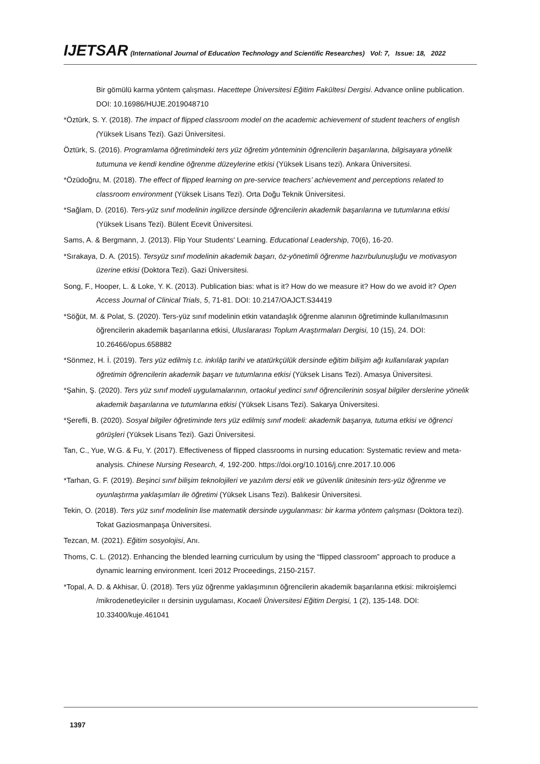IJETSAR (International Journal of Education Technology and Scientific Researches) Vol: 7, Issue: 18, 2022
Bir gömülü karma yöntem çalışması. Hacettepe Üniversitesi Eğitim Fakültesi Dergisi. Advance online publication. DOI: 10.16986/HUJE.2019048710
*Öztürk, S. Y. (2018). The impact of flipped classroom model on the academic achievement of student teachers of english (Yüksek Lisans Tezi). Gazi Üniversitesi.
Öztürk, S. (2016). Programlama öğretimindeki ters yüz öğretim yönteminin öğrencilerin başarılarına, bilgisayara yönelik tutumuna ve kendi kendine öğrenme düzeylerine etkisi (Yüksek Lisans tezi). Ankara Üniversitesi.
*Özüdoğru, M. (2018). The effect of flipped learning on pre-service teachers’ achievement and perceptions related to classroom environment (Yüksek Lisans Tezi). Orta Doğu Teknik Üniversitesi.
*Sağlam, D. (2016). Ters-yüz sınıf modelinin ingilizce dersinde öğrencilerin akademik başarılarına ve tutumlarına etkisi (Yüksek Lisans Tezi). Bülent Ecevit Üniversitesi.
Sams, A. & Bergmann, J. (2013). Flip Your Students' Learning. Educational Leadership, 70(6), 16-20.
*Sırakaya, D. A. (2015). Tersyüz sınıf modelinin akademik başarı, öz-yönetimli öğrenme hazırbulunuşluğu ve motivasyon üzerine etkisi (Doktora Tezi). Gazi Üniversitesi.
Song, F., Hooper, L. & Loke, Y. K. (2013). Publication bias: what is it? How do we measure it? How do we avoid it? Open Access Journal of Clinical Trials, 5, 71-81. DOI: 10.2147/OAJCT.S34419
*Söğüt, M. & Polat, S. (2020). Ters-yüz sınıf modelinin etkin vatandaşlık öğrenme alanının öğretiminde kullanılmasının öğrencilerin akademik başarılarına etkisi, Uluslararası Toplum Araştırmaları Dergisi, 10 (15), 24. DOI: 10.26466/opus.658882
*Sönmez, H. İ. (2019). Ters yüz edilmiş t.c. inkılâp tarihi ve atatürkçülük dersinde eğitim bilişim ağı kullanılarak yapılan öğretimin öğrencilerin akademik başarı ve tutumlarına etkisi (Yüksek Lisans Tezi). Amasya Üniversitesi.
*Şahin, Ş. (2020). Ters yüz sınıf modeli uygulamalarının, ortaokul yedinci sınıf öğrencilerinin sosyal bilgiler derslerine yönelik akademik başarılarına ve tutumlarına etkisi (Yüksek Lisans Tezi). Sakarya Üniversitesi.
*Şerefli, B. (2020). Sosyal bilgiler öğretiminde ters yüz edilmiş sınıf modeli: akademik başarıya, tutuma etkisi ve öğrenci görüşleri (Yüksek Lisans Tezi). Gazi Üniversitesi.
Tan, C., Yue, W.G. & Fu, Y. (2017). Effectiveness of flipped classrooms in nursing education: Systematic review and meta-analysis. Chinese Nursing Research, 4, 192-200. https://doi.org/10.1016/j.cnre.2017.10.006
*Tarhan, G. F. (2019). Beşinci sınıf bilişim teknolojileri ve yazılım dersi etik ve güvenlik ünitesinin ters-yüz öğrenme ve oyunlaştırma yaklaşımları ile öğretimi (Yüksek Lisans Tezi). Balıkesir Üniversitesi.
Tekin, O. (2018). Ters yüz sınıf modelinin lise matematik dersinde uygulanması: bir karma yöntem çalışması (Doktora tezi). Tokat Gaziosmanpaşa Üniversitesi.
Tezcan, M. (2021). Eğitim sosyolojisi, Anı.
Thoms, C. L. (2012). Enhancing the blended learning curriculum by using the “flipped classroom” approach to produce a dynamic learning environment. Iceri 2012 Proceedings, 2150-2157.
*Topal, A. D. & Akhisar, Ü. (2018). Ters yüz öğrenme yaklaşımının öğrencilerin akademik başarılarına etkisi: mikroişlemci /mikrodenetleyiciler ıı dersinin uygulaması, Kocaeli Üniversitesi Eğitim Dergisi, 1 (2), 135-148. DOI: 10.33400/kuje.461041
1397